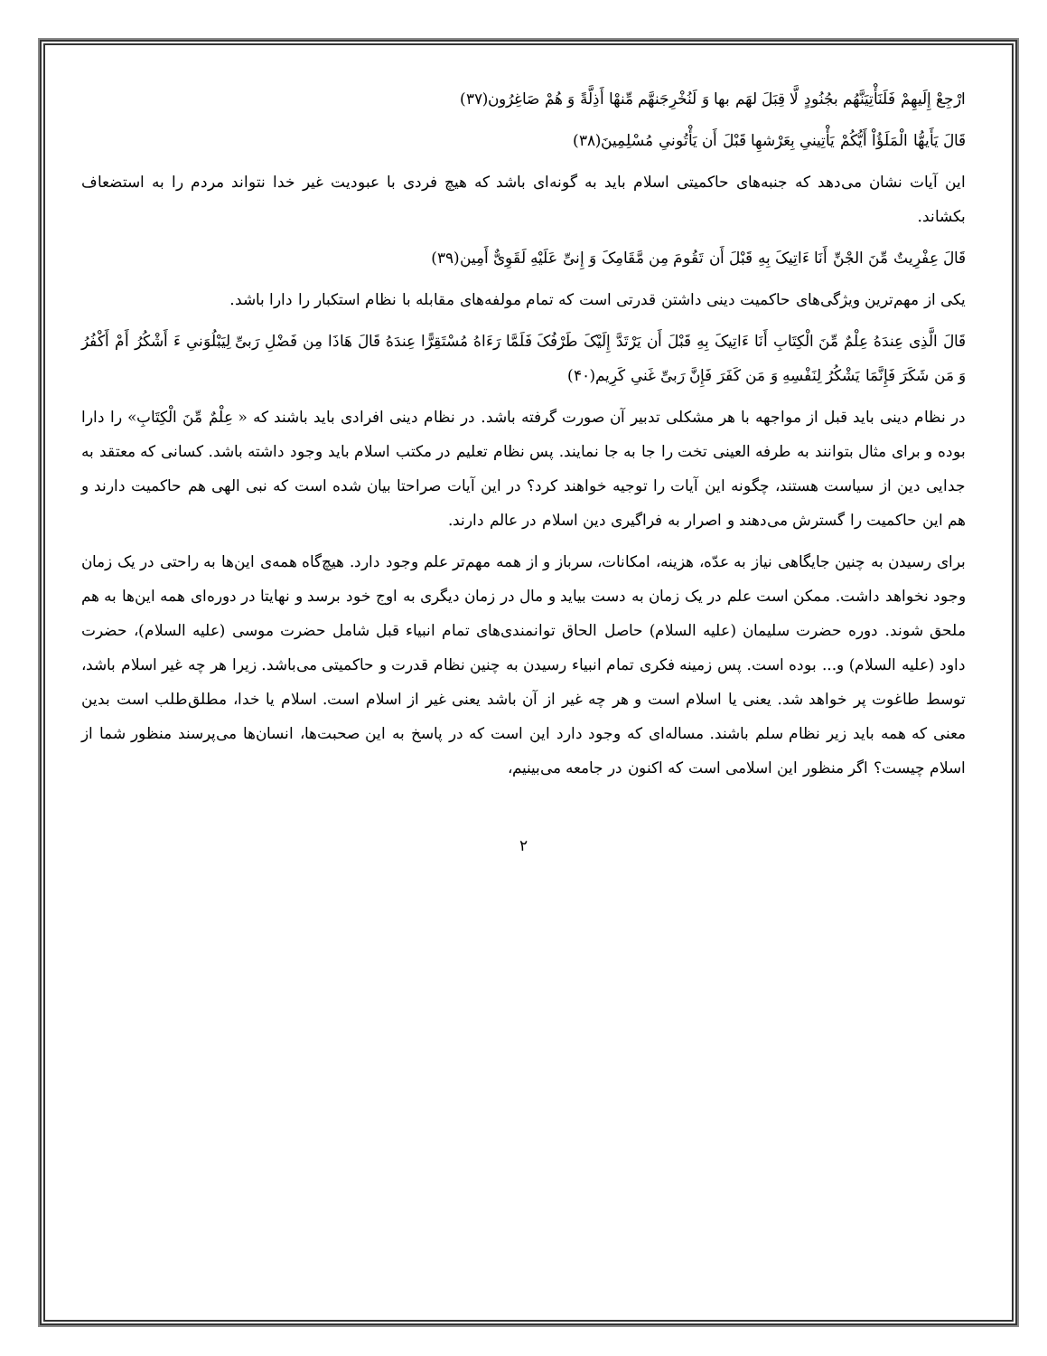ارْجِعْ إِلَيهِمْ فَلَنَأْتِيَنَّهُم بجُنُودٍ لَّا قِبَلَ لهَم بها وَ لَنُخْرِجَنهَّم مِّنهْا أَذِلَّةً وَ هُمْ صَاغِرُون(۳۷)
قَالَ يَأَيهُّا الْمَلَؤُاْ أَيُّكُمْ يَأْتِينىِ بِعَرْشهِا قَبْلَ أَن يَأْتُونىِ مُسْلِمِينَ(۳۸)
این آیات نشان می‌دهد که جنبه‌های حاکمیتی اسلام باید به گونه‌ای باشد که هیچ فردی با عبودیت غیر خدا نتواند مردم را به استضعاف بکشاند.
قَالَ عِفْرِيتٌ مِّنَ الجْنّ‏ِ أَنَا ءَاتِيکَ بِهِ قَبْلَ أَن تَقُومَ مِن مَّقَامِکَ وَ إِنىّ‏ِ عَلَيْهِ لَقَوِىٌّ أَمِين(۳۹)
یکی از مهم‌ترین ویژگی‌های حاکمیت دینی داشتن قدرتی است که تمام مولفه‌های مقابله با نظام استکبار را دارا باشد.
قَالَ الَّذِى عِندَهُ عِلْمٌ مِّنَ الْكِتَابِ أَنَا ءَاتِيکَ بِهِ قَبْلَ أَن يَرْتَدَّ إِلَيْکَ طَرْفُکَ فَلَمَّا رَءَاهُ مُسْتَقِرًّا عِندَهُ قَالَ هَاذَا مِن فَضْلِ رَبىّ‏ِ لِيَبْلُوَنىِ ءَ أَشْكُرُ أَمْ أَكْفُرُ وَ مَن شَكَرَ فَإِنَّمَا يَشْكُرُ لِنَفْسِهِ وَ مَن كَفَرَ فَإِنَّ رَبىّ‏ِ غَنىِ كَرِيم(۴۰)
در نظام دینی باید قبل از مواجهه با هر مشکلی تدبیر آن صورت گرفته باشد. در نظام دینی افرادی باید باشند که « عِلْمٌ مِّنَ الْكِتَابِ» را دارا بوده و برای مثال بتوانند به طرفه العینی تخت را جا به جا نمایند. پس نظام تعلیم در مکتب اسلام باید وجود داشته باشد. کسانی که معتقد به جدایی دین از سیاست هستند، چگونه این آیات را توجیه خواهند کرد؟ در این آیات صراحتا بیان شده است که نبی الهی هم حاکمیت دارند و هم این حاکمیت را گسترش می‌دهند و اصرار به فراگیری دین اسلام در عالم دارند.
برای رسیدن به چنین جایگاهی نیاز به عدّه، هزینه، امکانات، سرباز و از همه مهم‌تر علم وجود دارد. هیچ‌گاه همه‌ی این‌ها به راحتی در یک زمان وجود نخواهد داشت. ممکن است علم در یک زمان به دست بیاید و مال در زمان دیگری به اوج خود برسد و نهایتا در دوره‌ای همه این‌ها به هم ملحق شوند. دوره حضرت سلیمان (علیه السلام) حاصل الحاق توانمندی‌های تمام انبیاء قبل شامل حضرت موسی (علیه السلام)، حضرت داود (علیه السلام) و... بوده است. پس زمینه فکری تمام انبیاء رسیدن به چنین نظام قدرت و حاکمیتی می‌باشد. زیرا هر چه غیر اسلام باشد، توسط طاغوت پر خواهد شد. یعنی یا اسلام است و هر چه غیر از آن باشد یعنی غیر از اسلام است. اسلام یا خدا، مطلق‌طلب است بدین معنی که همه باید زیر نظام سلم باشند. مساله‌ای که وجود دارد این است که در پاسخ به این صحبت‌ها، انسان‌ها می‌پرسند منظور شما از اسلام چیست؟ اگر منظور این اسلامی است که اکنون در جامعه می‌بینیم،
۲